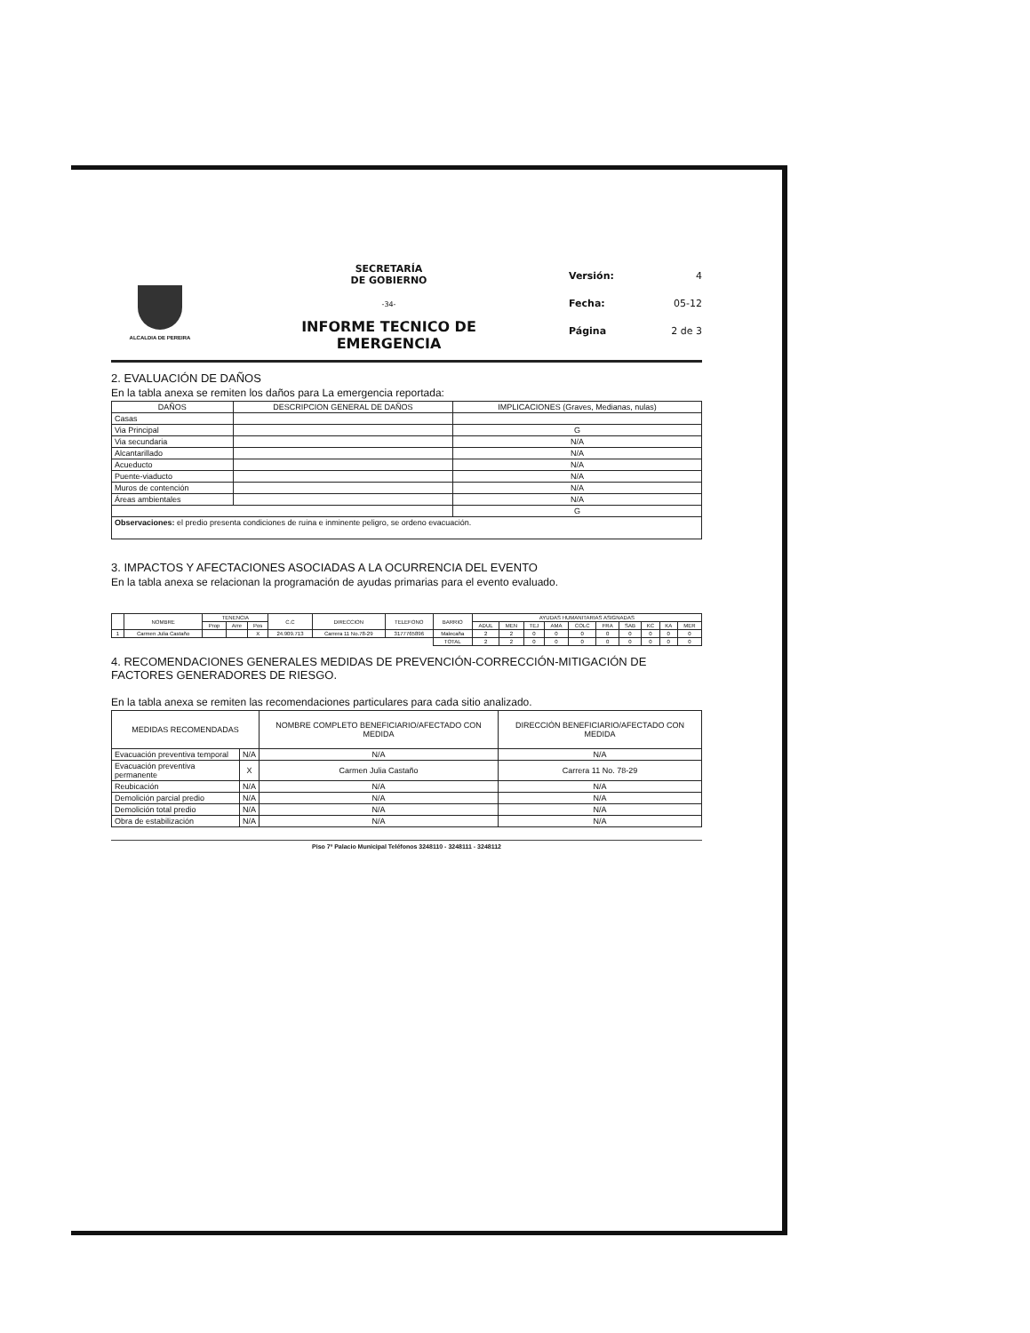ALCALDIA DE PEREIRA
SECRETARÍA
DE GOBIERNO
-34-
INFORME TECNICO DE
EMERGENCIA
Versión: 4
Fecha: 05-12
Página 2 de 3
2. EVALUACIÓN DE DAÑOS
En la tabla anexa se remiten los daños para La emergencia reportada:
| DAÑOS | DESCRIPCION GENERAL DE DAÑOS | IMPLICACIONES (Graves, Medianas, nulas) |
| --- | --- | --- |
| Casas | | |
| Via Principal | | G |
| Via secundaria | | N/A |
| Alcantarillado | | N/A |
| Acueducto | | N/A |
| Puente-viaducto | | N/A |
| Muros de contención | | N/A |
| Áreas ambientales | | N/A |
| | | G |
| Observaciones: el predio presenta condiciones de ruina e inminente peligro, se ordeno evacuación. | | |
3. IMPACTOS Y AFECTACIONES ASOCIADAS A LA OCURRENCIA DEL EVENTO
En la tabla anexa se relacionan la programación de ayudas primarias para el evento evaluado.
| | NOMBRE | TENENCIA | | | C.C | DIRECCION | TELEFONO | BARRIO | AYUDAS HUMANITARIAS ASIGNADAS | | | | | | | | | |
| --- | --- | --- | --- | --- | --- | --- | --- | --- | --- | --- | --- | --- | --- | --- | --- | --- | --- | --- |
| | | Prop | Arre | Pos | | | | | ADUL | MEN | TEJ | AMA | COLC | FRA | SAB | KC | KA | MER |
| 1 | Carmen Julia Castaño | | | X | 24.909.713 | Carrera 11 No.78-29 | 3177765896 | Malecaña | 2 | 2 | 0 | 0 | 0 | 0 | 0 | 0 | 0 | 0 |
| | | | | | | | | TOTAL | 2 | 2 | 0 | 0 | 0 | 0 | 0 | 0 | 0 | 0 |
4. RECOMENDACIONES GENERALES MEDIDAS DE PREVENCIÓN-CORRECCIÓN-MITIGACIÓN DE FACTORES GENERADORES DE RIESGO.
En la tabla anexa se remiten las recomendaciones particulares para cada sitio analizado.
| MEDIDAS RECOMENDADAS | | NOMBRE COMPLETO BENEFICIARIO/AFECTADO CON MEDIDA | DIRECCIÓN BENEFICIARIO/AFECTADO CON MEDIDA |
| --- | --- | --- | --- |
| Evacuación preventiva temporal | N/A | N/A | N/A |
| Evacuación preventiva permanente | X | Carmen Julia Castaño | Carrera 11 No. 78-29 |
| Reubicación | N/A | N/A | N/A |
| Demolición parcial predio | N/A | N/A | N/A |
| Demolición total predio | N/A | N/A | N/A |
| Obra de estabilización | N/A | N/A | N/A |
Piso 7º Palacio Municipal Teléfonos 3248110 - 3248111 - 3248112